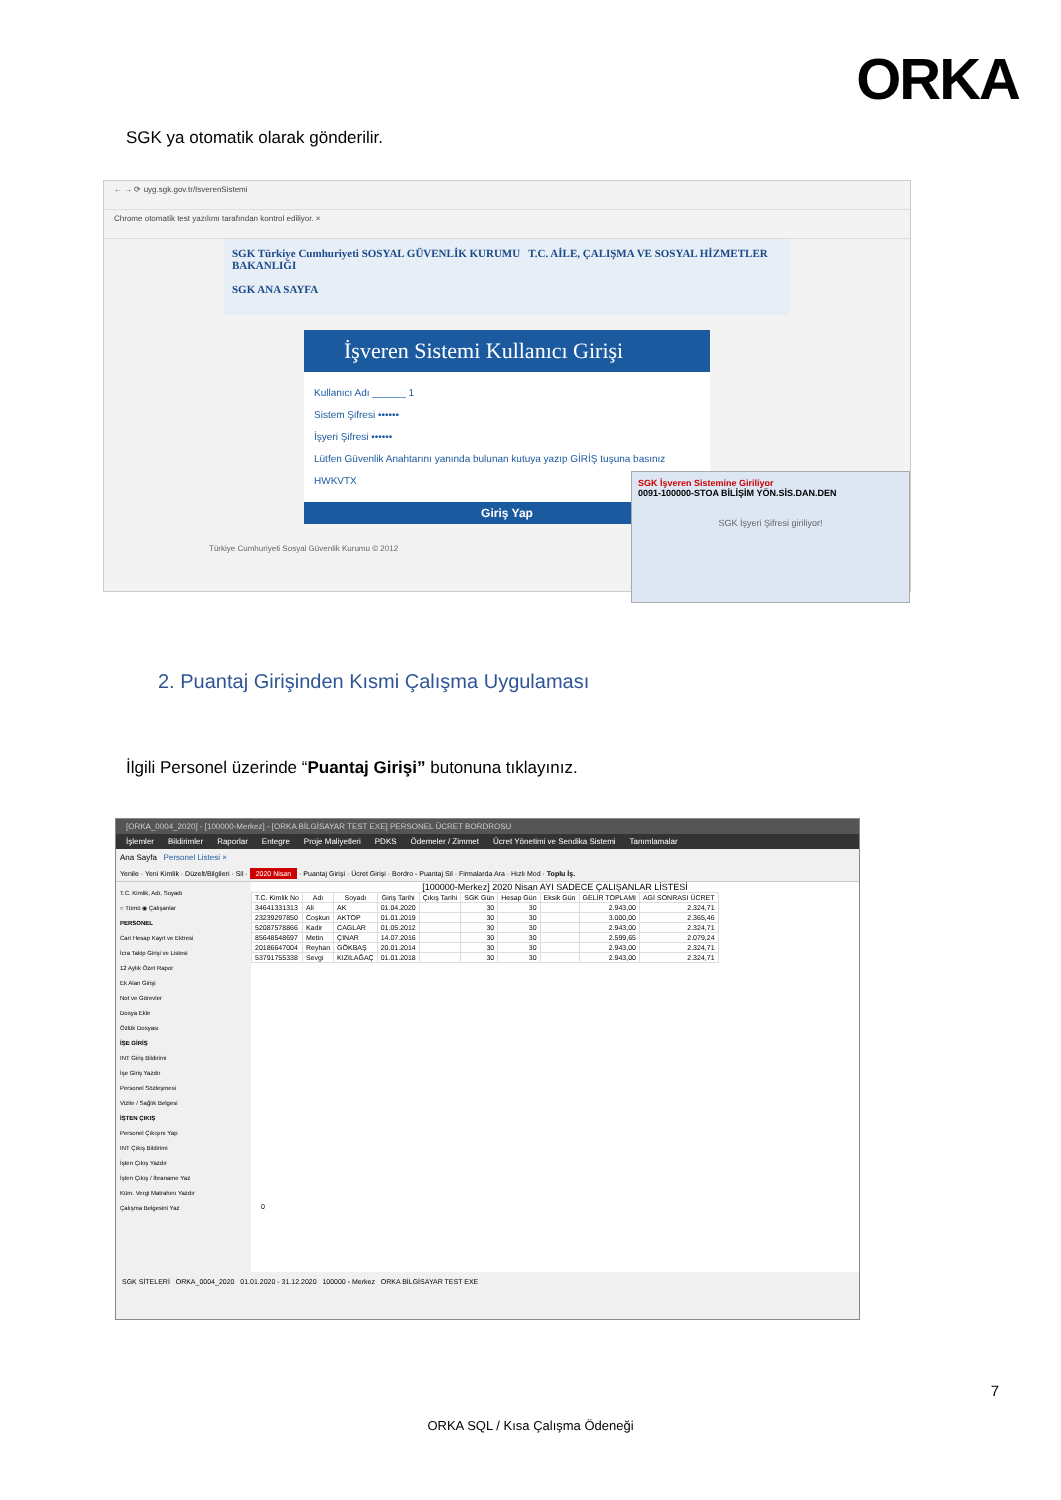ORKA
SGK ya otomatik olarak gönderilir.
← → ⟳ uyg.sgk.gov.tr/IsverenSistemi
Chrome otomatik test yazılımı tarafından kontrol ediliyor. ×
SGK Türkiye Cumhuriyeti SOSYAL GÜVENLİK KURUMU T.C. AİLE, ÇALIŞMA VE SOSYAL HİZMETLER BAKANLIĞI
SGK ANA SAYFA
İşveren Sistemi Kullanıcı Girişi
Kullanıcı Adı ______ 1
Sistem Şifresi ••••••
İşyeri Şifresi ••••••
Lütfen Güvenlik Anahtarını yanında bulunan kutuya yazıp GİRİŞ tuşuna basınız
HWKVTX
Giriş Yap
Türkiye Cumhuriyeti Sosyal Güvenlik Kurumu © 2012
SGK İşveren Sistemine Giriliyor
0091-100000-STOA BİLİŞİM YÖN.SİS.DAN.DEN
SGK İşyeri Şifresi giriliyor!
2. Puantaj Girişinden Kısmi Çalışma Uygulaması
İlgili Personel üzerinde “Puantaj Girişi” butonuna tıklayınız.
[ORKA_0004_2020] - [100000-Merkez] - [ORKA BİLGİSAYAR TEST EXE] PERSONEL ÜCRET BORDROSU
İşlemler Bildirimler Raporlar Entegre Proje Maliyetleri PDKS Ödemeler / Zimmet Ücret Yönetimi ve Sendika Sistemi Tanımlamalar
Ana Sayfa Personel Listesi ×
Yenile · Yeni Kimlik · Düzelt/Bilgileri · Sil · 2020 Nisan · Puantaj Girişi · Ücret Girişi · Bordro - Puantaj Sil · Firmalarda Ara · Hızlı Mod · Toplu İş.
T.C. Kimlik, Adı, Soyadı
○ Tümü ◉ Çalışanlar
PERSONEL
Cari Hesap Kayıt ve Ektresi
İcra Takip Girişi ve Listesi
12 Aylık Özet Rapor
Ek Alan Girişi
Not ve Görevler
Dosya Ekle
Özlük Dosyası
İŞE GİRİŞ
INT Giriş Bildirimi
İşe Giriş Yazdır
Personel Sözleşmesi
Vizite / Sağlık Belgesi
İŞTEN ÇIKIŞ
Personel Çıkışını Yap
INT Çıkış Bildirimi
İşten Çıkış Yazdır
İşten Çıkış / İbraname Yaz
Küm. Vergi Matrahını Yazdır
Çalışma Belgesini Yaz
[100000-Merkez] 2020 Nisan AYI SADECE ÇALIŞANLAR LİSTESİ
| T.C. Kimlik No | Adı | Soyadı | Giriş Tarihi | Çıkış Tarihi | SGK Gün | Hesap Gün | Eksik Gün | GELİR TOPLAMI | AGİ SONRASI ÜCRET |
| --- | --- | --- | --- | --- | --- | --- | --- | --- | --- |
| 34641331313 | Ali | AK | 01.04.2020 | | 30 | 30 | | 2.943,00 | 2.324,71 |
| 23239297850 | Coşkun | AKTOP | 01.01.2019 | | 30 | 30 | | 3.000,00 | 2.365,46 |
| 52087578866 | Kadir | CAGLAR | 01.05.2012 | | 30 | 30 | | 2.943,00 | 2.324,71 |
| 85648548697 | Metin | ÇINAR | 14.07.2016 | | 30 | 30 | | 2.599,65 | 2.079,24 |
| 20186647004 | Reyhan | GÖKBAŞ | 20.01.2014 | | 30 | 30 | | 2.943,00 | 2.324,71 |
| 53791755338 | Sevgi | KIZILAĞAÇ | 01.01.2018 | | 30 | 30 | | 2.943,00 | 2.324,71 |
0
SGK SİTELERİ ORKA_0004_2020 01.01.2020 - 31.12.2020 100000 - Merkez ORKA BİLGİSAYAR TEST EXE
7
ORKA SQL / Kısa Çalışma Ödeneği